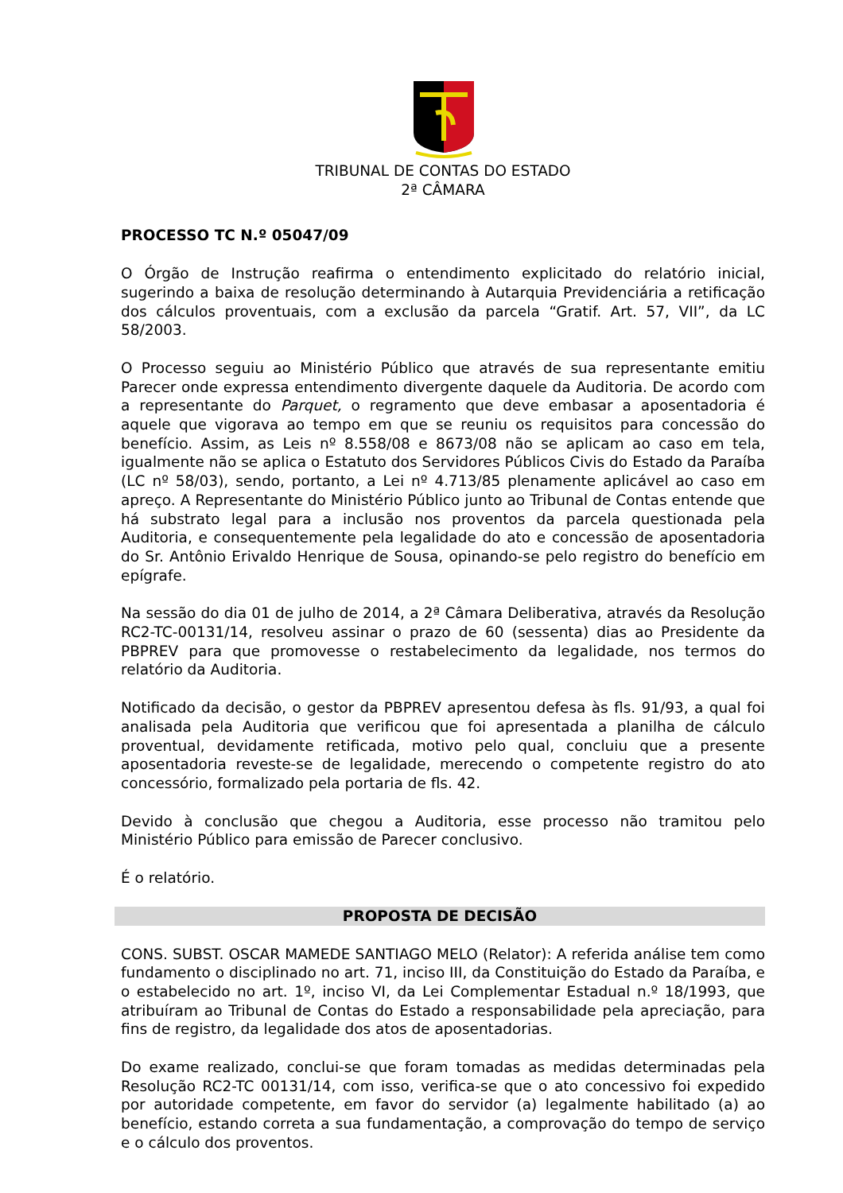TRIBUNAL DE CONTAS DO ESTADO
2ª CÂMARA
PROCESSO TC N.º 05047/09
O Órgão de Instrução reafirma o entendimento explicitado do relatório inicial, sugerindo a baixa de resolução determinando à Autarquia Previdenciária a retificação dos cálculos proventuais, com a exclusão da parcela “Gratif. Art. 57, VII”, da LC 58/2003.
O Processo seguiu ao Ministério Público que através de sua representante emitiu Parecer onde expressa entendimento divergente daquele da Auditoria. De acordo com a representante do Parquet, o regramento que deve embasar a aposentadoria é aquele que vigorava ao tempo em que se reuniu os requisitos para concessão do benefício. Assim, as Leis nº 8.558/08 e 8673/08 não se aplicam ao caso em tela, igualmente não se aplica o Estatuto dos Servidores Públicos Civis do Estado da Paraíba (LC nº 58/03), sendo, portanto, a Lei nº 4.713/85 plenamente aplicável ao caso em apreço. A Representante do Ministério Público junto ao Tribunal de Contas entende que há substrato legal para a inclusão nos proventos da parcela questionada pela Auditoria, e consequentemente pela legalidade do ato e concessão de aposentadoria do Sr. Antônio Erivaldo Henrique de Sousa, opinando-se pelo registro do benefício em epígrafe.
Na sessão do dia 01 de julho de 2014, a 2ª Câmara Deliberativa, através da Resolução RC2-TC-00131/14, resolveu assinar o prazo de 60 (sessenta) dias ao Presidente da PBPREV para que promovesse o restabelecimento da legalidade, nos termos do relatório da Auditoria.
Notificado da decisão, o gestor da PBPREV apresentou defesa às fls. 91/93, a qual foi analisada pela Auditoria que verificou que foi apresentada a planilha de cálculo proventual, devidamente retificada, motivo pelo qual, concluiu que a presente aposentadoria reveste-se de legalidade, merecendo o competente registro do ato concessório, formalizado pela portaria de fls. 42.
Devido à conclusão que chegou a Auditoria, esse processo não tramitou pelo Ministério Público para emissão de Parecer conclusivo.
É o relatório.
PROPOSTA DE DECISÃO
CONS. SUBST. OSCAR MAMEDE SANTIAGO MELO (Relator): A referida análise tem como fundamento o disciplinado no art. 71, inciso III, da Constituição do Estado da Paraíba, e o estabelecido no art. 1º, inciso VI, da Lei Complementar Estadual n.º 18/1993, que atribuíram ao Tribunal de Contas do Estado a responsabilidade pela apreciação, para fins de registro, da legalidade dos atos de aposentadorias.
Do exame realizado, conclui-se que foram tomadas as medidas determinadas pela Resolução RC2-TC 00131/14, com isso, verifica-se que o ato concessivo foi expedido por autoridade competente, em favor do servidor (a) legalmente habilitado (a) ao benefício, estando correta a sua fundamentação, a comprovação do tempo de serviço e o cálculo dos proventos.